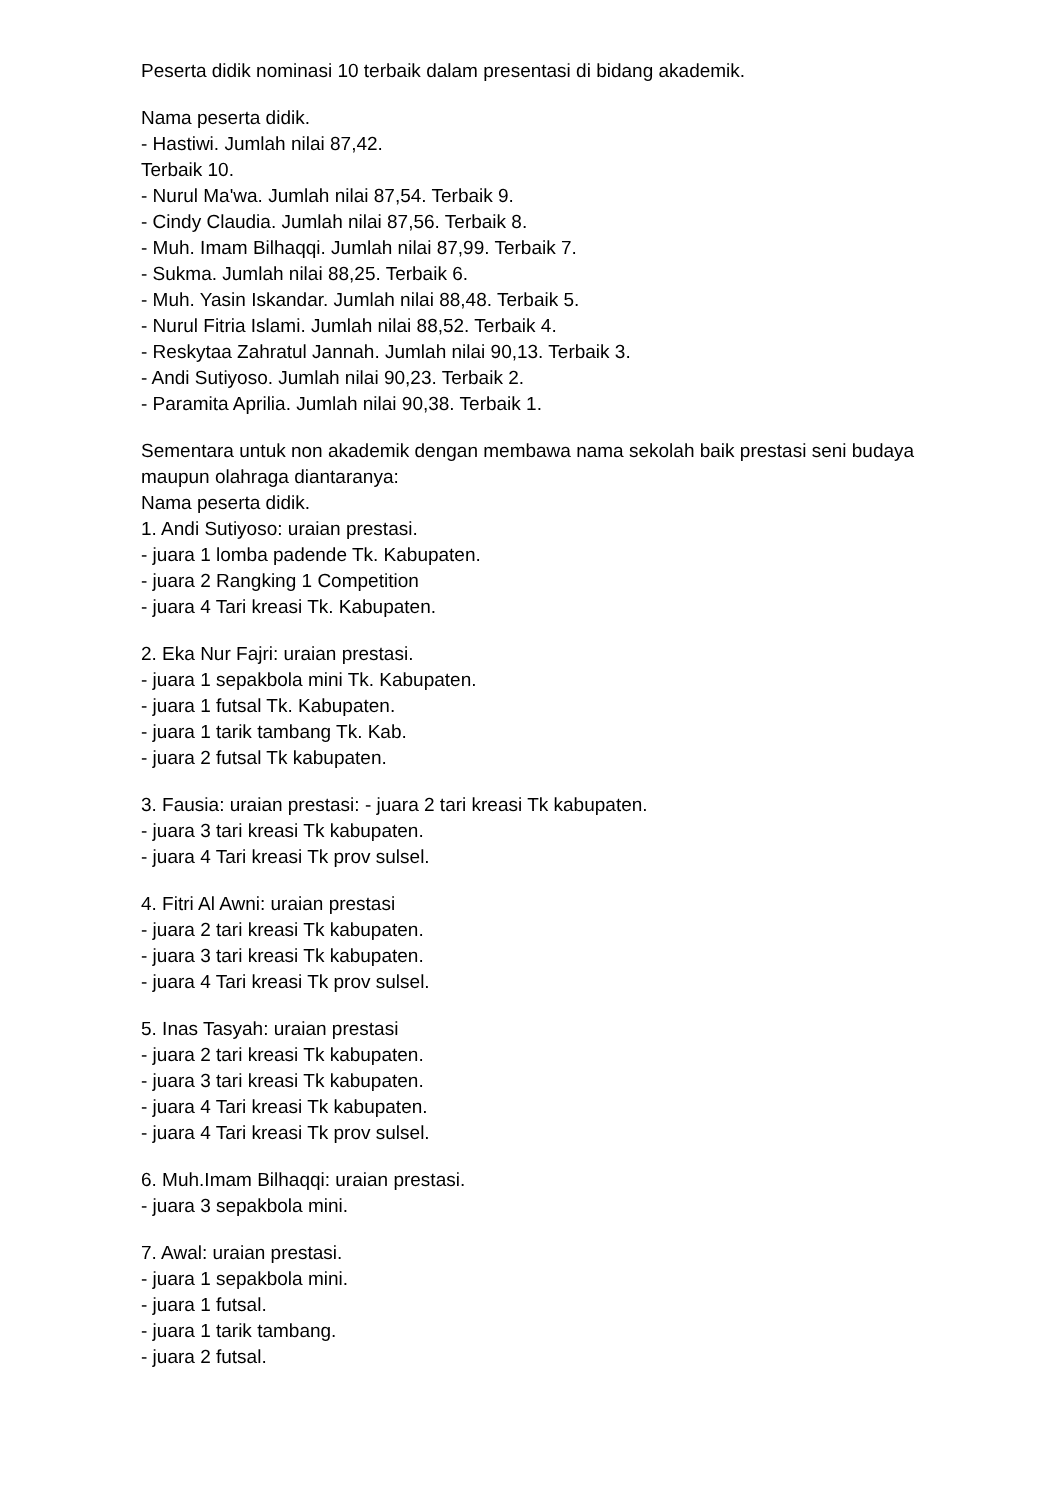Peserta didik nominasi 10 terbaik dalam presentasi di bidang akademik.
Nama peserta didik.
- Hastiwi. Jumlah nilai 87,42.
Terbaik 10.
- Nurul Ma'wa. Jumlah nilai 87,54. Terbaik 9.
- Cindy Claudia. Jumlah nilai 87,56. Terbaik 8.
- Muh. Imam Bilhaqqi. Jumlah nilai 87,99. Terbaik 7.
- Sukma. Jumlah nilai 88,25. Terbaik 6.
- Muh. Yasin Iskandar. Jumlah nilai 88,48. Terbaik 5.
- Nurul Fitria Islami. Jumlah nilai 88,52. Terbaik 4.
- Reskytaa Zahratul Jannah. Jumlah nilai 90,13. Terbaik 3.
- Andi Sutiyoso. Jumlah nilai 90,23. Terbaik 2.
- Paramita Aprilia. Jumlah nilai 90,38. Terbaik 1.
Sementara untuk non akademik dengan membawa nama sekolah baik prestasi seni budaya maupun olahraga diantaranya:
Nama peserta didik.
1. Andi Sutiyoso: uraian prestasi.
- juara 1 lomba padende Tk. Kabupaten.
- juara 2 Rangking 1 Competition
- juara 4 Tari kreasi Tk. Kabupaten.
2. Eka Nur Fajri: uraian prestasi.
- juara 1 sepakbola mini Tk. Kabupaten.
- juara 1 futsal Tk. Kabupaten.
- juara 1 tarik tambang Tk. Kab.
- juara 2 futsal Tk kabupaten.
3. Fausia: uraian prestasi: - juara 2 tari kreasi Tk kabupaten.
- juara 3 tari kreasi Tk kabupaten.
- juara 4 Tari kreasi Tk prov sulsel.
4. Fitri Al Awni: uraian prestasi
- juara 2 tari kreasi Tk kabupaten.
- juara 3 tari kreasi Tk kabupaten.
- juara 4 Tari kreasi Tk prov sulsel.
5. Inas Tasyah: uraian prestasi
- juara 2 tari kreasi Tk kabupaten.
- juara 3 tari kreasi Tk kabupaten.
- juara 4 Tari kreasi Tk kabupaten.
- juara 4 Tari kreasi Tk prov sulsel.
6. Muh.Imam Bilhaqqi: uraian prestasi.
- juara 3 sepakbola mini.
7. Awal: uraian prestasi.
- juara 1 sepakbola mini.
- juara 1 futsal.
- juara 1 tarik tambang.
- juara 2 futsal.